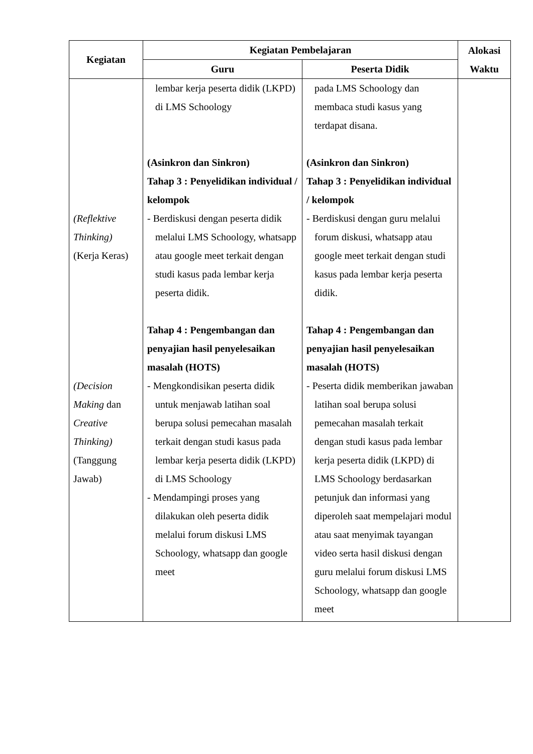| Kegiatan | Kegiatan Pembelajaran | | Alokasi Waktu |
| --- | --- | --- | --- |
| | Guru | Peserta Didik | |
| (Reflektive Thinking) (Kerja Keras) (Decision Making dan Creative Thinking) (Tanggung Jawab) | lembar kerja peserta didik (LKPD) di LMS Schoology (Asinkron dan Sinkron) Tahap 3 : Penyelidikan individual / kelompok - Berdiskusi dengan peserta didik melalui LMS Schoology, whatsapp atau google meet terkait dengan studi kasus pada lembar kerja peserta didik. Tahap 4 : Pengembangan dan penyajian hasil penyelesaikan masalah (HOTS) - Mengkondisikan peserta didik untuk menjawab latihan soal berupa solusi pemecahan masalah terkait dengan studi kasus pada lembar kerja peserta didik (LKPD) di LMS Schoology - Mendampingi proses yang dilakukan oleh peserta didik melalui forum diskusi LMS Schoology, whatsapp dan google meet | pada LMS Schoology dan membaca studi kasus yang terdapat disana. (Asinkron dan Sinkron) Tahap 3 : Penyelidikan individual / kelompok - Berdiskusi dengan guru melalui forum diskusi, whatsapp atau google meet terkait dengan studi kasus pada lembar kerja peserta didik. Tahap 4 : Pengembangan dan penyajian hasil penyelesaikan masalah (HOTS) - Peserta didik memberikan jawaban latihan soal berupa solusi pemecahan masalah terkait dengan studi kasus pada lembar kerja peserta didik (LKPD) di LMS Schoology berdasarkan petunjuk dan informasi yang diperoleh saat mempelajari modul atau saat menyimak tayangan video serta hasil diskusi dengan guru melalui forum diskusi LMS Schoology, whatsapp dan google meet | |